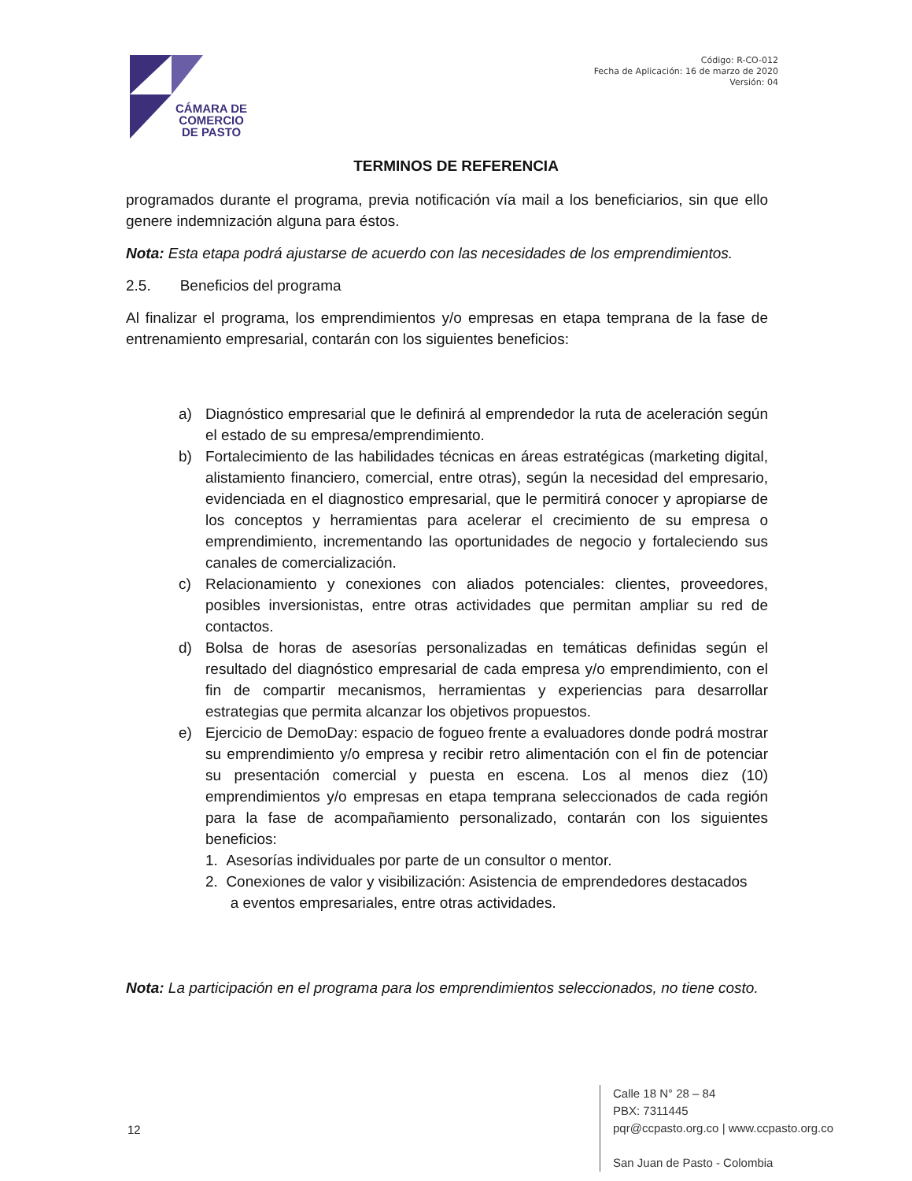CÁMARA DE
COMERCIO
DE PASTO
Código: R-CO-012
Fecha de Aplicación: 16 de marzo de 2020
Versión: 04
TERMINOS DE REFERENCIA
programados durante el programa, previa notificación vía mail a los beneficiarios, sin que ello genere indemnización alguna para éstos.
Nota: Esta etapa podrá ajustarse de acuerdo con las necesidades de los emprendimientos.
2.5. Beneficios del programa
Al finalizar el programa, los emprendimientos y/o empresas en etapa temprana de la fase de entrenamiento empresarial, contarán con los siguientes beneficios:
a) Diagnóstico empresarial que le definirá al emprendedor la ruta de aceleración según el estado de su empresa/emprendimiento.
b) Fortalecimiento de las habilidades técnicas en áreas estratégicas (marketing digital, alistamiento financiero, comercial, entre otras), según la necesidad del empresario, evidenciada en el diagnostico empresarial, que le permitirá conocer y apropiarse de los conceptos y herramientas para acelerar el crecimiento de su empresa o emprendimiento, incrementando las oportunidades de negocio y fortaleciendo sus canales de comercialización.
c) Relacionamiento y conexiones con aliados potenciales: clientes, proveedores, posibles inversionistas, entre otras actividades que permitan ampliar su red de contactos.
d) Bolsa de horas de asesorías personalizadas en temáticas definidas según el resultado del diagnóstico empresarial de cada empresa y/o emprendimiento, con el fin de compartir mecanismos, herramientas y experiencias para desarrollar estrategias que permita alcanzar los objetivos propuestos.
e) Ejercicio de DemoDay: espacio de fogueo frente a evaluadores donde podrá mostrar su emprendimiento y/o empresa y recibir retro alimentación con el fin de potenciar su presentación comercial y puesta en escena. Los al menos diez (10) emprendimientos y/o empresas en etapa temprana seleccionados de cada región para la fase de acompañamiento personalizado, contarán con los siguientes beneficios:
1. Asesorías individuales por parte de un consultor o mentor.
2. Conexiones de valor y visibilización: Asistencia de emprendedores destacados
a eventos empresariales, entre otras actividades.
Nota: La participación en el programa para los emprendimientos seleccionados, no tiene costo.
12
Calle 18 N° 28 – 84
PBX: 7311445
pqr@ccpasto.org.co | www.ccpasto.org.co
San Juan de Pasto - Colombia